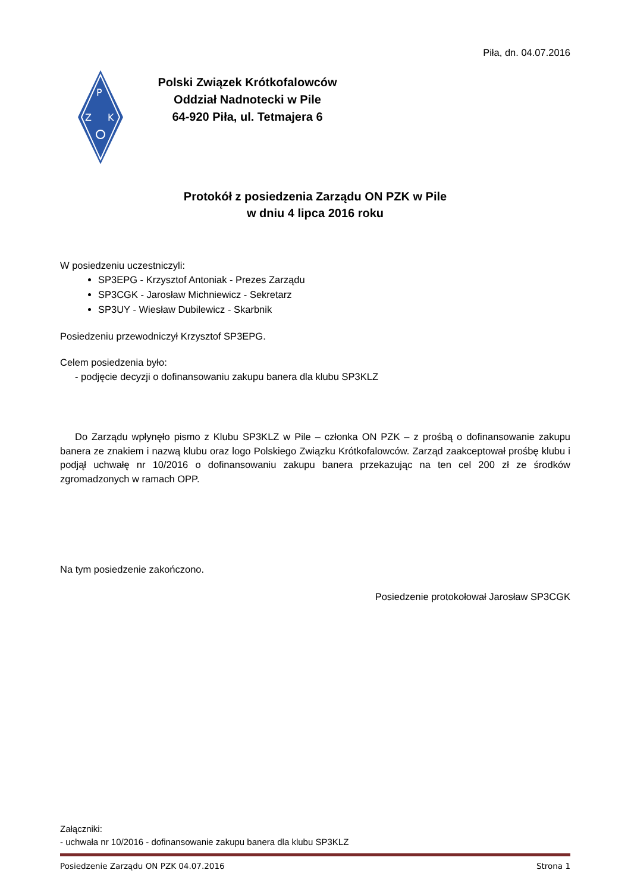Piła, dn. 04.07.2016
P
Z
K
Polski Związek Krótkofalowców
Oddział Nadnotecki w Pile
64-920 Piła, ul. Tetmajera 6
Protokół z posiedzenia Zarządu ON PZK w Pile
w dniu 4 lipca 2016 roku
W posiedzeniu uczestniczyli:
SP3EPG - Krzysztof Antoniak - Prezes Zarządu
SP3CGK - Jarosław Michniewicz - Sekretarz
SP3UY - Wiesław Dubilewicz - Skarbnik
Posiedzeniu przewodniczył Krzysztof SP3EPG.
Celem posiedzenia było:
- podjęcie decyzji o dofinansowaniu zakupu banera dla klubu SP3KLZ
Do Zarządu wpłynęło pismo z Klubu SP3KLZ w Pile – członka ON PZK – z prośbą o dofinansowanie zakupu banera ze znakiem i nazwą klubu oraz logo Polskiego Związku Krótkofalowców. Zarząd zaakceptował prośbę klubu i podjął uchwałę nr 10/2016 o dofinansowaniu zakupu banera przekazując na ten cel 200 zł ze środków zgromadzonych w ramach OPP.
Na tym posiedzenie zakończono.
Posiedzenie protokołował Jarosław SP3CGK
Załączniki:
- uchwała nr 10/2016 - dofinansowanie zakupu banera dla klubu SP3KLZ
Posiedzenie Zarządu ON PZK 04.07.2016 Strona 1